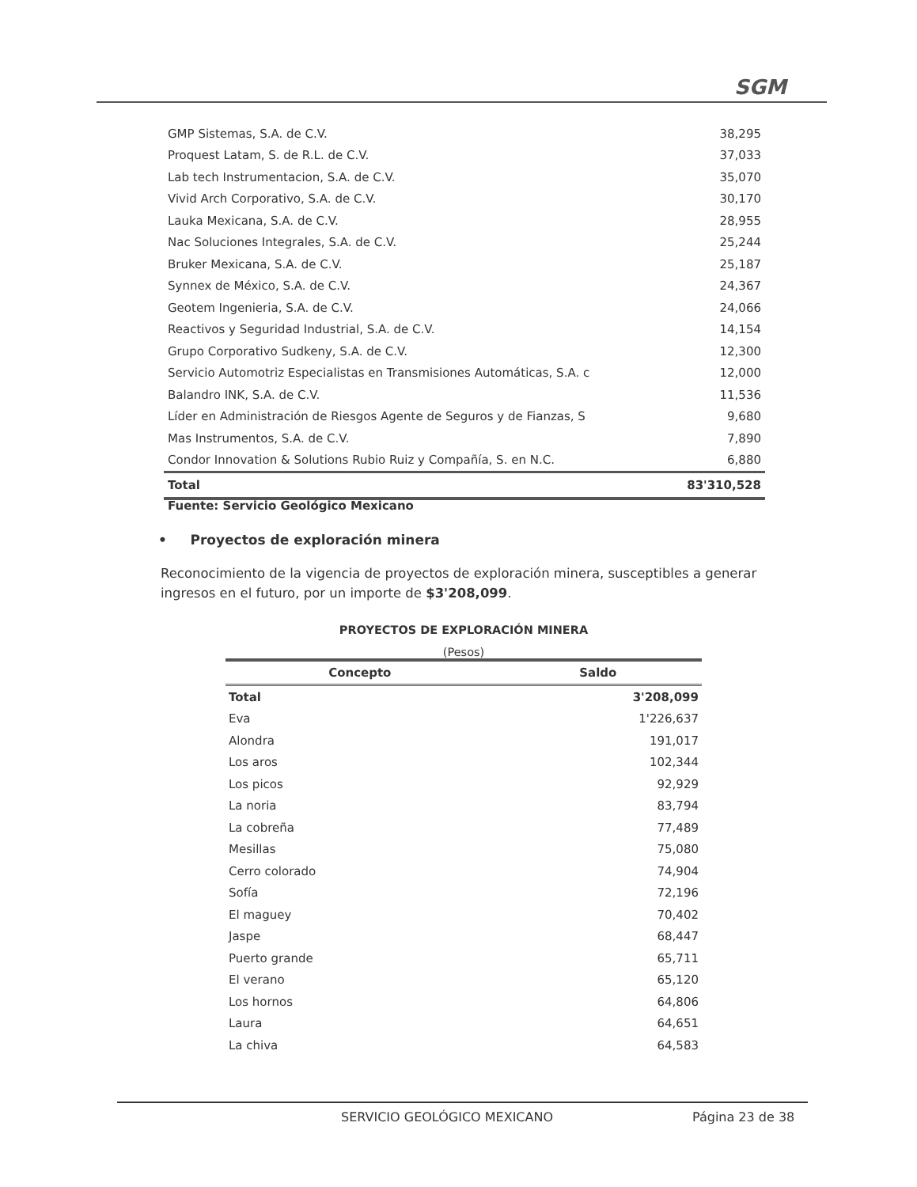SGM
| GMP Sistemas, S.A. de C.V. | 38,295 |
| Proquest Latam, S. de R.L. de C.V. | 37,033 |
| Lab tech Instrumentacion, S.A. de C.V. | 35,070 |
| Vivid Arch Corporativo, S.A. de C.V. | 30,170 |
| Lauka Mexicana, S.A. de C.V. | 28,955 |
| Nac Soluciones Integrales, S.A. de C.V. | 25,244 |
| Bruker Mexicana, S.A. de C.V. | 25,187 |
| Synnex de México, S.A. de C.V. | 24,367 |
| Geotem Ingenieria, S.A. de C.V. | 24,066 |
| Reactivos y Seguridad Industrial, S.A. de C.V. | 14,154 |
| Grupo Corporativo Sudkeny, S.A. de C.V. | 12,300 |
| Servicio Automotriz Especialistas en Transmisiones Automáticas, S.A. c | 12,000 |
| Balandro INK, S.A. de C.V. | 11,536 |
| Líder en Administración de Riesgos Agente de Seguros y de Fianzas, S | 9,680 |
| Mas Instrumentos, S.A. de C.V. | 7,890 |
| Condor Innovation & Solutions Rubio Ruiz y Compañía, S. en N.C. | 6,880 |
| Total | 83'310,528 |
Fuente: Servicio Geológico Mexicano
• Proyectos de exploración minera
Reconocimiento de la vigencia de proyectos de exploración minera, susceptibles a generar ingresos en el futuro, por un importe de $3'208,099.
PROYECTOS DE EXPLORACIÓN MINERA
(Pesos)
| Concepto | Saldo |
| --- | --- |
| Total | 3'208,099 |
| Eva | 1'226,637 |
| Alondra | 191,017 |
| Los aros | 102,344 |
| Los picos | 92,929 |
| La noria | 83,794 |
| La cobreña | 77,489 |
| Mesillas | 75,080 |
| Cerro colorado | 74,904 |
| Sofía | 72,196 |
| El maguey | 70,402 |
| Jaspe | 68,447 |
| Puerto grande | 65,711 |
| El verano | 65,120 |
| Los hornos | 64,806 |
| Laura | 64,651 |
| La chiva | 64,583 |
SERVICIO GEOLÓGICO MEXICANO Página 23 de 38